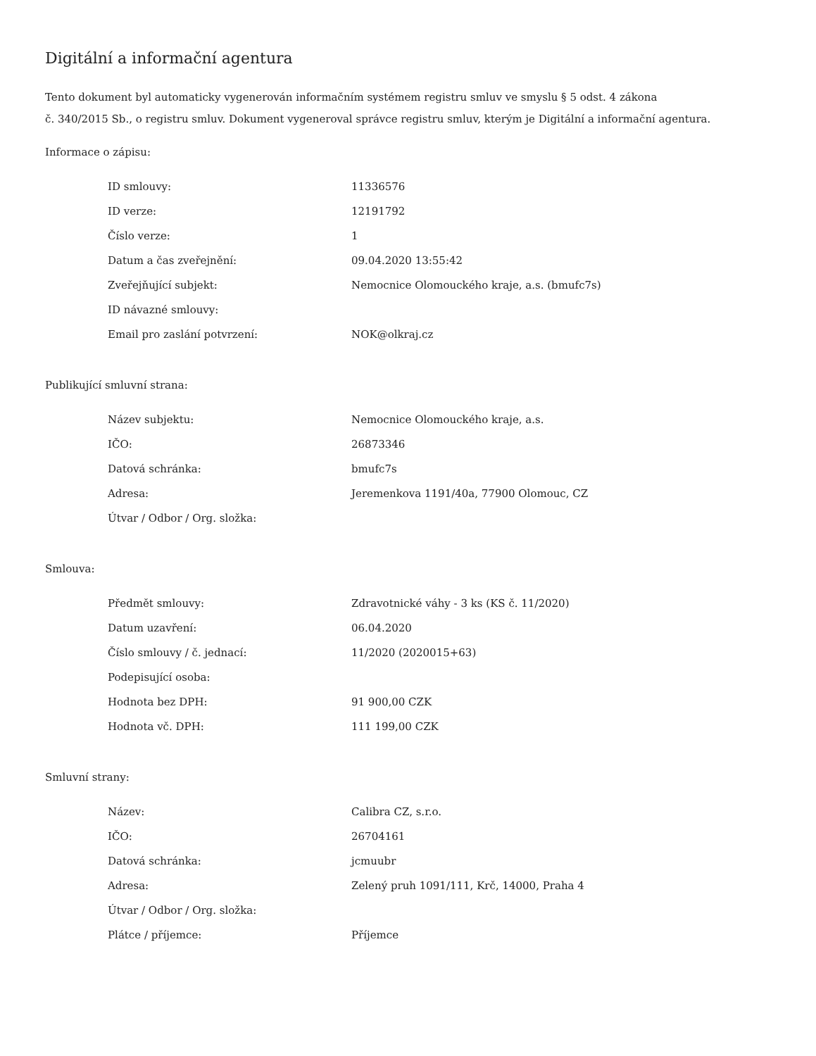Digitální a informační agentura
Tento dokument byl automaticky vygenerován informačním systémem registru smluv ve smyslu § 5 odst. 4 zákona
č. 340/2015 Sb., o registru smluv. Dokument vygeneroval správce registru smluv, kterým je Digitální a informační agentura.
Informace o zápisu:
| ID smlouvy: | 11336576 |
| ID verze: | 12191792 |
| Číslo verze: | 1 |
| Datum a čas zveřejnění: | 09.04.2020 13:55:42 |
| Zveřejňující subjekt: | Nemocnice Olomouckého kraje, a.s. (bmufc7s) |
| ID návazné smlouvy: | |
| Email pro zaslání potvrzení: | NOK@olkraj.cz |
Publikující smluvní strana:
| Název subjektu: | Nemocnice Olomouckého kraje, a.s. |
| IČO: | 26873346 |
| Datová schránka: | bmufc7s |
| Adresa: | Jeremenkova 1191/40a, 77900 Olomouc, CZ |
| Útvar / Odbor / Org. složka: | |
Smlouva:
| Předmět smlouvy: | Zdravotnické váhy - 3 ks (KS č. 11/2020) |
| Datum uzavření: | 06.04.2020 |
| Číslo smlouvy / č. jednací: | 11/2020 (2020015+63) |
| Podepisující osoba: | |
| Hodnota bez DPH: | 91 900,00 CZK |
| Hodnota vč. DPH: | 111 199,00 CZK |
Smluvní strany:
| Název: | Calibra CZ, s.r.o. |
| IČO: | 26704161 |
| Datová schránka: | jcmuubr |
| Adresa: | Zelený pruh 1091/111, Krč, 14000, Praha 4 |
| Útvar / Odbor / Org. složka: | |
| Plátce / příjemce: | Příjemce |